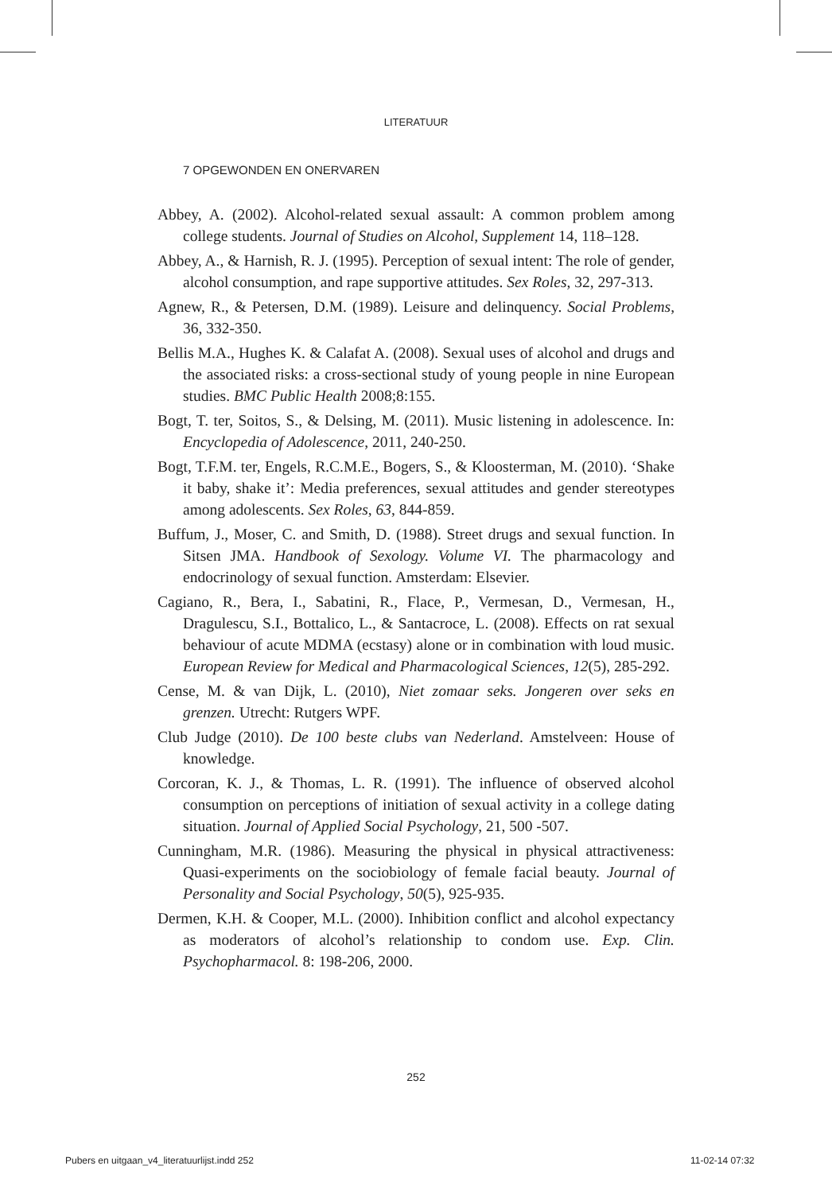LITERATUUR
7 OPGEWONDEN EN ONERVAREN
Abbey, A. (2002). Alcohol-related sexual assault: A common problem among college students. Journal of Studies on Alcohol, Supplement 14, 118–128.
Abbey, A., & Harnish, R. J. (1995). Perception of sexual intent: The role of gender, alcohol consumption, and rape supportive attitudes. Sex Roles, 32, 297-313.
Agnew, R., & Petersen, D.M. (1989). Leisure and delinquency. Social Problems, 36, 332-350.
Bellis M.A., Hughes K. & Calafat A. (2008). Sexual uses of alcohol and drugs and the associated risks: a cross-sectional study of young people in nine European studies. BMC Public Health 2008;8:155.
Bogt, T. ter, Soitos, S., & Delsing, M. (2011). Music listening in adolescence. In: Encyclopedia of Adolescence, 2011, 240-250.
Bogt, T.F.M. ter, Engels, R.C.M.E., Bogers, S., & Kloosterman, M. (2010). ‘Shake it baby, shake it’: Media preferences, sexual attitudes and gender stereotypes among adolescents. Sex Roles, 63, 844-859.
Buffum, J., Moser, C. and Smith, D. (1988). Street drugs and sexual function. In Sitsen JMA. Handbook of Sexology. Volume VI. The pharmacology and endocrinology of sexual function. Amsterdam: Elsevier.
Cagiano, R., Bera, I., Sabatini, R., Flace, P., Vermesan, D., Vermesan, H., Dragulescu, S.I., Bottalico, L., & Santacroce, L. (2008). Effects on rat sexual behaviour of acute MDMA (ecstasy) alone or in combination with loud music. European Review for Medical and Pharmacological Sciences, 12(5), 285-292.
Cense, M. & van Dijk, L. (2010), Niet zomaar seks. Jongeren over seks en grenzen. Utrecht: Rutgers WPF.
Club Judge (2010). De 100 beste clubs van Nederland. Amstelveen: House of knowledge.
Corcoran, K. J., & Thomas, L. R. (1991). The influence of observed alcohol consumption on perceptions of initiation of sexual activity in a college dating situation. Journal of Applied Social Psychology, 21, 500 -507.
Cunningham, M.R. (1986). Measuring the physical in physical attractiveness: Quasi-experiments on the sociobiology of female facial beauty. Journal of Personality and Social Psychology, 50(5), 925-935.
Dermen, K.H. & Cooper, M.L. (2000). Inhibition conflict and alcohol expectancy as moderators of alcohol’s relationship to condom use. Exp. Clin. Psychopharmacol. 8: 198-206, 2000.
252
Pubers en uitgaan_v4_literatuurlijst.indd 252
11-02-14 07:32